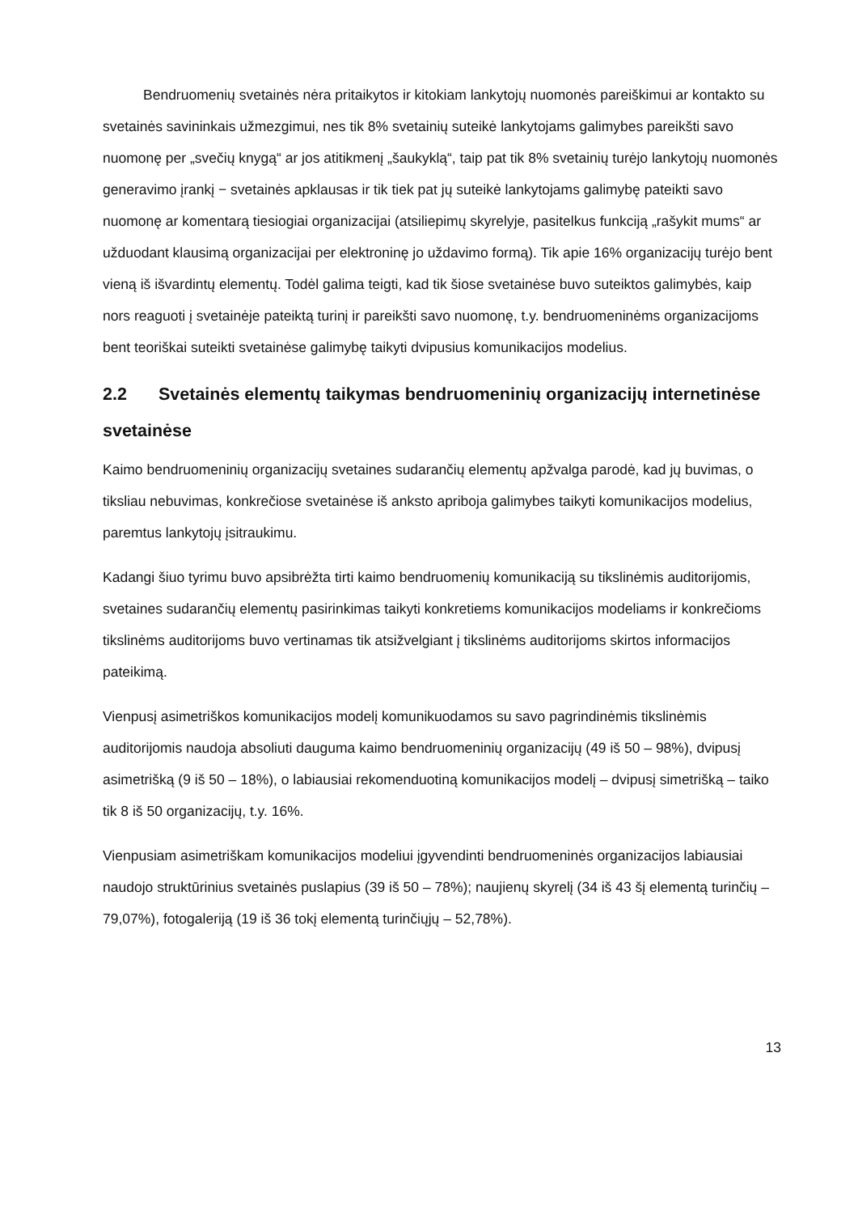Bendruomenių svetainės nėra pritaikytos ir kitokiam lankytojų nuomonės pareiškimui ar kontakto su svetainės savininkais užmezgimui, nes tik 8% svetainių suteikė lankytojams galimybes pareikšti savo nuomonę per „svečių knygą“ ar jos atitikmenį „šaukyklą“, taip pat tik 8% svetainių turėjo lankytojų nuomonės generavimo įrankį − svetainės apklausas ir tik tiek pat jų suteikė lankytojams galimybę pateikti savo nuomonę ar komentarą tiesiogiai organizacijai (atsiliepimų skyrelyje, pasitelkus funkciją „rašykit mums“ ar užduodant klausimą organizacijai per elektroninę jo uždavimo formą). Tik apie 16% organizacijų turėjo bent vieną iš išvardintų elementų. Todėl galima teigti, kad tik šiose svetainėse buvo suteiktos galimybės, kaip nors reaguoti į svetainėje pateiktą turinį ir pareikšti savo nuomonę, t.y. bendruomeninėms organizacijoms bent teoriškai suteikti svetainėse galimybę taikyti dvipusius komunikacijos modelius.
2.2 Svetainės elementų taikymas bendruomeninių organizacijų internetinėse svetainėse
Kaimo bendruomeninių organizacijų svetaines sudarančių elementų apžvalga parodė, kad jų buvimas, o tiksliau nebuvimas, konkrečiose svetainėse iš anksto apriboja galimybes taikyti komunikacijos modelius, paremtus lankytojų įsitraukimu.
Kadangi šiuo tyrimu buvo apsibrėžta tirti kaimo bendruomenių komunikaciją su tikslinėmis auditorijomis, svetaines sudarančių elementų pasirinkimas taikyti konkretiems komunikacijos modeliams ir konkrečioms tikslinėms auditorijoms buvo vertinamas tik atsižvelgiant į tikslinėms auditorijoms skirtos informacijos pateikimą.
Vienpusį asimetriškos komunikacijos modelį komunikuodamos su savo pagrindinėmis tikslinėmis auditorijomis naudoja absoliuti dauguma kaimo bendruomeninių organizacijų (49 iš 50 – 98%), dvipusį asimetrišką (9 iš 50 – 18%), o labiausiai rekomenduotiną komunikacijos modelį – dvipusį simetrišką – taiko tik 8 iš 50 organizacijų, t.y. 16%.
Vienpusiam asimetriškam komunikacijos modeliui įgyvendinti bendruomeninės organizacijos labiausiai naudojo struktūrinius svetainės puslapius (39 iš 50 – 78%); naujienų skyrelį (34 iš 43 šį elementą turinčių – 79,07%), fotogaleriją (19 iš 36 tokį elementą turinčiųjų – 52,78%).
13